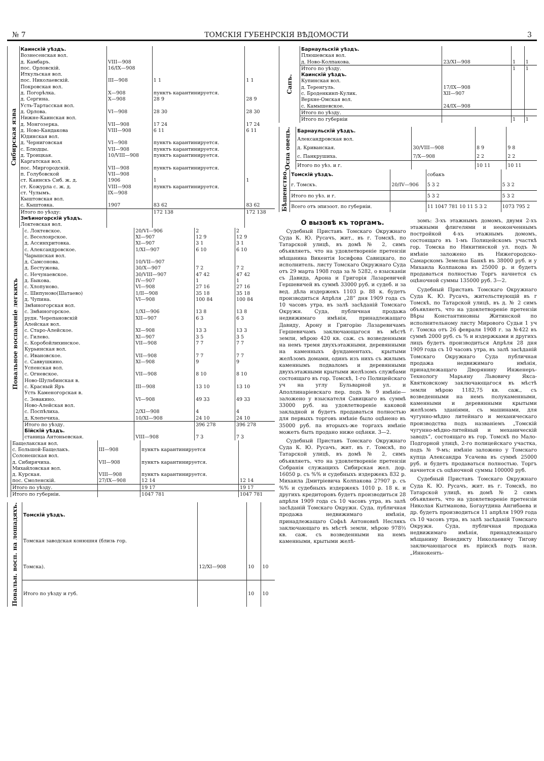№ 7 ТОМСКІЯ ГУБЕНРСКІЯ ВѢДОМОСТИ 3
| Сибирская язва | Каинскій уѣздъ. | | | |
| | Вознесенская вол. | | | |
| | д. Камбаръ. | VIII—908 | | |
| | пос. Орловскій. | 16/IX—908 | | |
| | Иткульская вол. | | | |
| | пос. Николаевскій. | III—908 | 1 1 | 1 1 |
| | Покровская вол. | | | |
| | д. Погорѣлка. | X—908 | пунктъ карантинируется. | |
| | д. Сергина. | X—908 | 28 9 | 28 9 |
| | Усть-Тартасская вол. | | | |
| | д. Орлова. | VI—908 | 28 30 | 28 30 |
| | Нижне-Каинская вол. | | | |
| | д. Монгозерка. | VII—908 | 17 24 | 17 24 |
| | д. Ново-Кандакова | VIII—908 | 6 11 | 6 11 |
| | Юдинская вол. | | | |
| | д. Черниговская | VI—908 | пунктъ карантинируется. | |
| | с. Блюдцы. | VII—908 | пунктъ карантинируется. | |
| | д. Троицкая. | 10/VIII—908 | пунктъ карантинируется. | |
| | Каргатская вол. | | | |
| | пос. Миргородскій. | VII—908 | пунктъ карантинируется. | |
| | п. Голубовской | VII—908 | | |
| | ст. Каинскъ Сиб. ж. д. | 1906 | 1 | 1 |
| | ст. Кожурла с. ж. д. | VIII—908 | пунктъ карантинируется. | |
| | ст. Чулымъ. | IX—908 | | |
| | Кыштовская вол. | | | |
| | с. Кыштовка. | 1907 | 83 62 | 83 62 |
| | Итого по уѣзду: | | 172 138 | 172 138 |
| | Змѣиногорскій уѣздъ. | | | |
| | Локтевская вол. | | | |
| Повальное воспаленіе легкихъ | с. Локтевское. | 20/VI—906 | 2 | 2 |
| | с. Веселоярское. | XI—907 | 12 9 | 12 9 |
| | д. Ассинхритовка. | XI—907 | 3 1 | 3 1 |
| | с. Александровское. | 1/XI—907 | 6 10 | 6 10 |
| | Чарышская вол. | | | |
| | д. Самсонова. | 10/VII—907 | | |
| | д. Бестужева. | 30/X—907 | 7 2 | 7 2 |
| | с. Нечунаевское. | 30/VIII—907 | 47 42 | 47 42 |
| | д. Быкова. | IV—907 | 1 | 1 |
| | с. Хлопуново. | VI—908 | 27 16 | 27 16 |
| | с. Шипуново(Шатаево) | 1/II—908 | 35 18 | 35 18 |
| | д. Чупина. | VI—908 | 100 84 | 100 84 |
| | Змѣиногорская вол. | | | |
| | с. Змѣиногорское. | 1/XI—906 | 13 8 | 13 8 |
| | рудн. Черепановскій | XII—907 | 6 3 | 6 3 |
| | Алейская вол. | | | |
| | с. Старо-Алейское. | XI—908 | 13 3 | 13 3 |
| | с. Гилево. | XI—907 | 3 5 | 3 5 |
| | с. Коробойлихинское. | VII—908 | 7 7 | 7 7 |
| | Курьинская вол. | | | |
| | с. Ивановское. | VII—908 | 7 7 | 7 7 |
| | с. Саввушкино. | XI—908 | 9 | 9 |
| | Успенская вол. | | | |
| | с. Огневское. | VII—908 | 8 10 | 8 10 |
| | Ново-Шульбинская в. | | | |
| | с. Красный Яръ | III—908 | 13 10 | 13 10 |
| | Усть Каменогорская в. | | | |
| | с. Зевакино. | VI—908 | 49 33 | 49 33 |
| | Ново-Алейская вол. | | | |
| | с. Поспѣлиха. | 2/XI—908 | 4 | 4 |
| | д. Клепечиха. | 10/XI—908 | 24 10 | 24 10 |
| | Итого по уѣзду. | | 396 278 | 396 278 |
| | Бійскій уѣздъ. | | | |
| | станица Антоньевская. | VIII—908 | 7 3 | 7 3 |
| | Бащелакская вол. | | | |
| | с. Большой-Бащелакъ. | III—908 | пунктъ карантинируется | |
| | Солонешская вол. | | | |
| | д. Сибирячиха. | VII—908 | пунктъ карантинируется. | |
| | Михайловская вол. | | | |
| | д. Курская. | VIII—908 | пунктъ карантинируется. | |
| | пос. Смоленскій. | 27/IX—908 | 12 14 | 12 14 |
| | Итого по уѣзду. | | 19 17 | 19 17 |
| | Итого по губерніи. | | 1047 781 | 1047 781 |
| Повальн. восп. на лошадяхъ. | Томскій уѣздъ. | | | |
| | Томская заводская конюшня (близь гор. | | | |
| | Томска). | 12/XI—908 | 10 | 10 |
| | Итого по уѣзду и губ. | | 10 | 10 |
| Сапъ. | Барнаульскій уѣздъ. | | | |
| | Плюшевская вол. | | | |
| | д. Ново-Колпакова. | 23/XI—908 | 1 | 1 |
| | Итого по уѣзду. | | 1 | 1 |
| | Каинскій уѣздъ. | | | |
| | Купинская вол. | | | |
| | д. Теренгуль. | 17/IX—908 | | |
| | с. Броденкинп-Кулик. | XII—907 | | |
| | Верхне-Омская вол. | | | |
| | с. Камышевское. | 24/IX—908 | | |
| | Итого по уѣзду. | | | |
| | Итого по губерніи | | 1 | 1 |
| Оспа овецъ. | Барнаульскій уѣздъ. | | | |
| | Александровская вол. | | | |
| | д. Криванская. | 30/VIII—908 | 8 9 | 9 8 |
| | с. Панкрушиха. | 7/X—908 | 2 2 | 2 2 |
| | Итого по уѣз. и г. | | 10 11 | 10 11 |
| Бѣшенство. | Томскій уѣздъ. | | собакъ | |
| | г. Томскъ. | 20/IV—906 | 5 3 2 | 5 3 2 |
| | Итого по уѣз. и г. | | 5 3 2 | 5 3 2 |
| | Всего отъ эпизоот. по губерніи. | | 11 1047 781 10 11 5 3 2 | 1073 795 2 |
О вызовѣ къ торгамъ.
Судебный Приставъ Томскаго Окружнаго Суда К. Ю. Русачъ, жит., въ г. Томскѣ, по Татарской улицѣ, въ домѣ № 2, симъ объявляетъ, что на удовлетвореніе претензіи мѣщанина Викентія Іосифова Савицкаго, по исполнитель. листу Томскаго Окружнаго Суда отъ 29 марта 1908 года за № 5282, о взысканіи съ Давида, Арона и Григорія Лазаревичей Гершевичей въ суммѣ 33000 руб. и судеб. и за вед. дѣла издержекъ 1103 р. 88 к. будетъ производиться Апрѣля „28“ дня 1909 года съ 10 часовъ утра, въ залѣ засѣданій Томскаго Окружн. Суда, публичная продажа недвижимаго имѣнія, принадлежащаго Давиду, Арону и Григорію Лазаревичамъ Гершевичамъ заключающагося въ мѣстѣ земли, мѣрою 420 кв. саж. съ возведенными на немъ тремя двухъэтажными, деревянными на каменныхъ фундаментахъ, крытыми желѣзомъ домами, одинъ изъ нихъ съ жилымъ каменнымъ подваломъ и деревянными двухъэтажными крытыми желѣзомъ службами состоящаго въ гор. Томскѣ, 1-го Полицейскаго уч на углу Бульварной ул. и Аполлинаріевскаго пер. подъ № 9 имѣніе—заложено у взыскателя Савицкаго въ суммѣ 33000 руб. на удовлетвореніе каковой закладной и будетъ продаваться полностью для первыхъ торговъ имѣніе было оцѣнено въ 35000 руб. па вторыхъ-же торгахъ имѣніе можетъ быть продано ниже оцѣнки. 3—2.
Судебный Приставъ Томскаго Окружнаго Суда К. Ю. Русачъ, жит. въ г. Томскѣ, по Татарской улицѣ, въ домѣ № 2, симъ объявляетъ, что на удовлетвореніе претензіи Собранія служащихъ Сибирская жел. дор. 16050 р. съ %% и судебныхъ издержекъ 832 р. Михаила Дмитріевича Колпакова 27907 р. съ %% и судебныхъ издержекъ 1010 р. 18 к. и другихъ кредиторовъ будетъ производиться 28 апрѣля 1909 года съ 10 часовъ утра, въ залѣ засѣданій Томскаго Окружн. Суда, публичная продажа недвижимаго имѣнія, принадлежащаго Софьѣ Антоновнѣ Неслякъ заключающаго въ мѣстѣ земли, мѣрою 978⅔ кв. саж. съ возведенными на немъ каменными, крытыми желѣ-
зомъ: 3-хъ этажнымъ домомъ, двумя 2-хъ этажными флигелями и неоконченнымъ постройкой 4-хъ этажнымъ домомъ, состоящаго въ 1-мъ Полицейскомъ участкѣ гор. Томска по Никитинской ул. подъ № имѣніе заложено въ Нижегородско-Самарскомъ Земельн Банкѣ въ 38000 руб. и у Михаила Колпакова въ 25000 р. и будетъ продаваться полностью Торгъ начнется съ оцѣночной суммы 135000 руб. 3—2.
Судебный Приставъ Томскаго Окружнаго Суда К. Ю. Русачъ, жительствующій въ г Томскѣ, по Татарской улицѣ, въ д. № 2 симъ объявляетъ, что на удовлетвореніе претензіи Вѣры Константиновны Житинской по исполнительному листу Мирового Судьи 1 уч г. Томска отъ 26 февраля 1908 г. за №422 въ суммѣ 2000 руб. съ % и издержками и другихъ лицъ будетъ производиться Апрѣля 28 дня 1909 года съ 10 часовъ утра, въ залѣ засѣданій Томскаго Окружнаго Суда публичная продажа недвижимаго имѣнія, принадлежащаго Дворянину Инженеръ-Технологу Марьяну Львовичу Яксa-Квятковскому заключающагося въ мѣстѣ земли мѣрою 1182,75 кв. саж., съ возведенными на немъ полукаменными, каменными и деревянными крытыми желѣзомъ зданіями, съ машинами, для чугунно-мѣдно литейнаго и механическаго производства подъ названіемъ „Томскій чугунно-мѣдно-литейный и механическій заводъ“, состоящаго въ гор. Томскѣ по Мало-Подгорной улицѣ, 2-го полицейскаго участка, подъ № 9-мъ; имѣніе заложено у Томскаго купца Александра Усачева въ суммѣ 25000 руб. и будетъ продаваться полностью. Торгъ начнется съ оцѣночной суммы 100000 руб.
Судебный Приставъ Томскаго Окружнаго Суда К. Ю. Русачъ, жит. въ г. Томскѣ, по Татарской улицѣ, въ домѣ № 2 симъ объявляетъ, что на удовлетвореніе претензіи Николая Кытманова, Богаутдина Ангибаева и др. будетъ производиться 11 апрѣля 1909 года съ 10 часовъ утра, въ залѣ засѣданій Томскаго Окружн. Суда, публичная продажа недвижимаго имѣнія, принадлежащаго мѣщанину Венедикту Николаевичу Тигову заключающагося въ пріискѣ подъ назв. „Иннокенть-